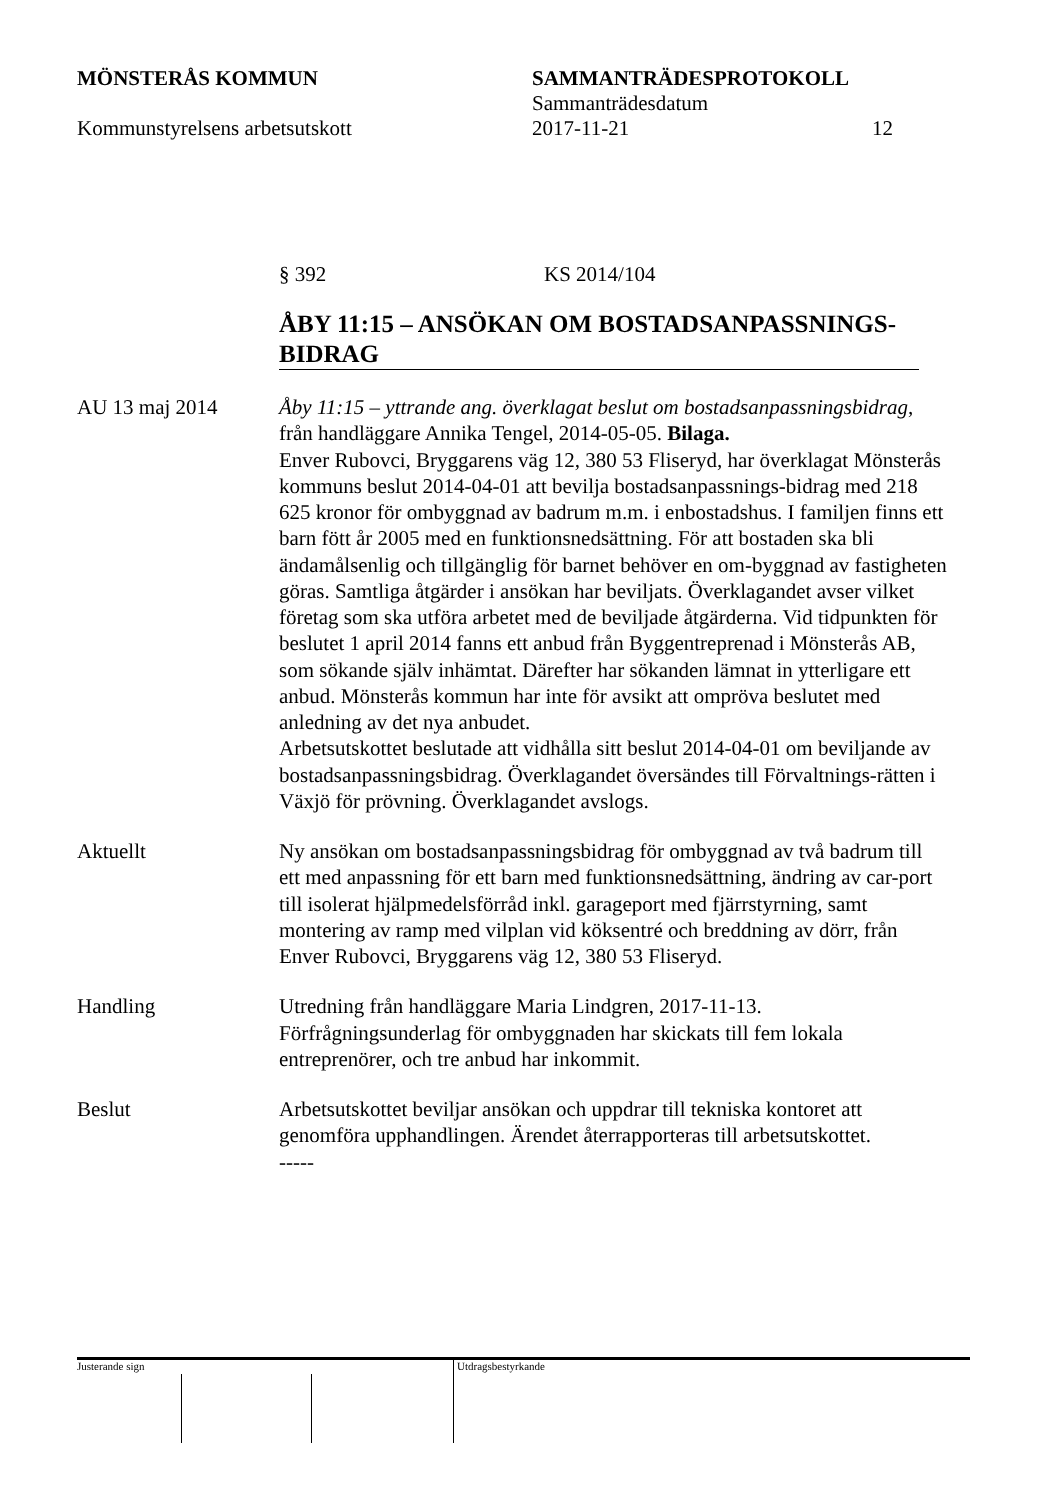MÖNSTERÅS KOMMUN SAMMANTRÄDESPROTOKOLL
Sammanträdesdatum
Kommunstyrelsens arbetsutskott 2017-11-21 12
§ 392 KS 2014/104
ÅBY 11:15 – ANSÖKAN OM BOSTADSANPASSNINGS-BIDRAG
AU 13 maj 2014 Åby 11:15 – yttrande ang. överklagat beslut om bostadsanpassningsbidrag, från handläggare Annika Tengel, 2014-05-05. Bilaga.
Enver Rubovci, Bryggarens väg 12, 380 53 Fliseryd, har överklagat Mönsterås kommuns beslut 2014-04-01 att bevilja bostadsanpassnings-bidrag med 218 625 kronor för ombyggnad av badrum m.m. i enbostadshus. I familjen finns ett barn fött år 2005 med en funktionsnedsättning. För att bostaden ska bli ändamålsenlig och tillgänglig för barnet behöver en om-byggnad av fastigheten göras. Samtliga åtgärder i ansökan har beviljats. Överklagandet avser vilket företag som ska utföra arbetet med de beviljade åtgärderna. Vid tidpunkten för beslutet 1 april 2014 fanns ett anbud från Byggentreprenad i Mönsterås AB, som sökande själv inhämtat. Därefter har sökanden lämnat in ytterligare ett anbud. Mönsterås kommun har inte för avsikt att ompröva beslutet med anledning av det nya anbudet.
Arbetsutskottet beslutade att vidhålla sitt beslut 2014-04-01 om beviljande av bostadsanpassningsbidrag. Överklagandet översändes till Förvaltnings-rätten i Växjö för prövning. Överklagandet avslogs.
Aktuellt Ny ansökan om bostadsanpassningsbidrag för ombyggnad av två badrum till ett med anpassning för ett barn med funktionsnedsättning, ändring av car-port till isolerat hjälpmedelsförråd inkl. garageport med fjärrstyrning, samt montering av ramp med vilplan vid köksentré och breddning av dörr, från Enver Rubovci, Bryggarens väg 12, 380 53 Fliseryd.
Handling Utredning från handläggare Maria Lindgren, 2017-11-13.
Förfrågningsunderlag för ombyggnaden har skickats till fem lokala entreprenörer, och tre anbud har inkommit.
Beslut Arbetsutskottet beviljar ansökan och uppdrar till tekniska kontoret att genomföra upphandlingen. Ärendet återrapporteras till arbetsutskottet.
-----
Justerande sign Utdragsbestyrkande